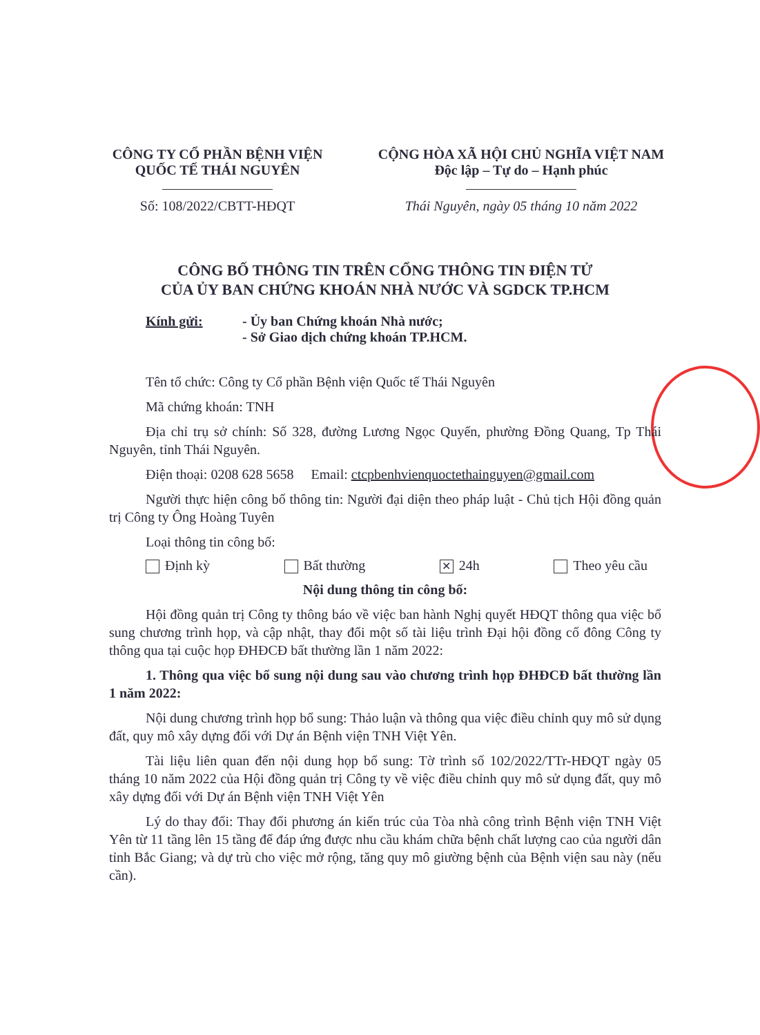CÔNG TY CỔ PHẦN BỆNH VIỆN
QUỐC TẾ THÁI NGUYÊN
Số: 108/2022/CBTT-HĐQT
CỘNG HÒA XÃ HỘI CHỦ NGHĨA VIỆT NAM
Độc lập – Tự do – Hạnh phúc
Thái Nguyên, ngày 05 tháng 10 năm 2022
CÔNG BỐ THÔNG TIN TRÊN CỔNG THÔNG TIN ĐIỆN TỬ
CỦA ỦY BAN CHỨNG KHOÁN NHÀ NƯỚC VÀ SGDCK TP.HCM
Kính gửi: - Ủy ban Chứng khoán Nhà nước;
- Sở Giao dịch chứng khoán TP.HCM.
Tên tổ chức: Công ty Cổ phần Bệnh viện Quốc tế Thái Nguyên
Mã chứng khoán: TNH
Địa chỉ trụ sở chính: Số 328, đường Lương Ngọc Quyến, phường Đồng Quang, Tp Thái Nguyên, tỉnh Thái Nguyên.
Điện thoại: 0208 628 5658 Email: ctcpbenhvienquoctethainguyen@gmail.com
Người thực hiện công bố thông tin: Người đại diện theo pháp luật - Chủ tịch Hội đồng quản trị Công ty Ông Hoàng Tuyên
Loại thông tin công bố:
Định kỳ Bất thường ✕ 24h Theo yêu cầu
Nội dung thông tin công bố:
Hội đồng quản trị Công ty thông báo về việc ban hành Nghị quyết HĐQT thông qua việc bổ sung chương trình họp, và cập nhật, thay đổi một số tài liệu trình Đại hội đồng cổ đông Công ty thông qua tại cuộc họp ĐHĐCĐ bất thường lần 1 năm 2022:
1. Thông qua việc bổ sung nội dung sau vào chương trình họp ĐHĐCĐ bất thường lần 1 năm 2022:
Nội dung chương trình họp bổ sung: Thảo luận và thông qua việc điều chỉnh quy mô sử dụng đất, quy mô xây dựng đối với Dự án Bệnh viện TNH Việt Yên.
Tài liệu liên quan đến nội dung họp bổ sung: Tờ trình số 102/2022/TTr-HĐQT ngày 05 tháng 10 năm 2022 của Hội đồng quản trị Công ty về việc điều chỉnh quy mô sử dụng đất, quy mô xây dựng đối với Dự án Bệnh viện TNH Việt Yên
Lý do thay đổi: Thay đổi phương án kiến trúc của Tòa nhà công trình Bệnh viện TNH Việt Yên từ 11 tầng lên 15 tầng để đáp ứng được nhu cầu khám chữa bệnh chất lượng cao của người dân tỉnh Bắc Giang; và dự trù cho việc mở rộng, tăng quy mô giường bệnh của Bệnh viện sau này (nếu cần).